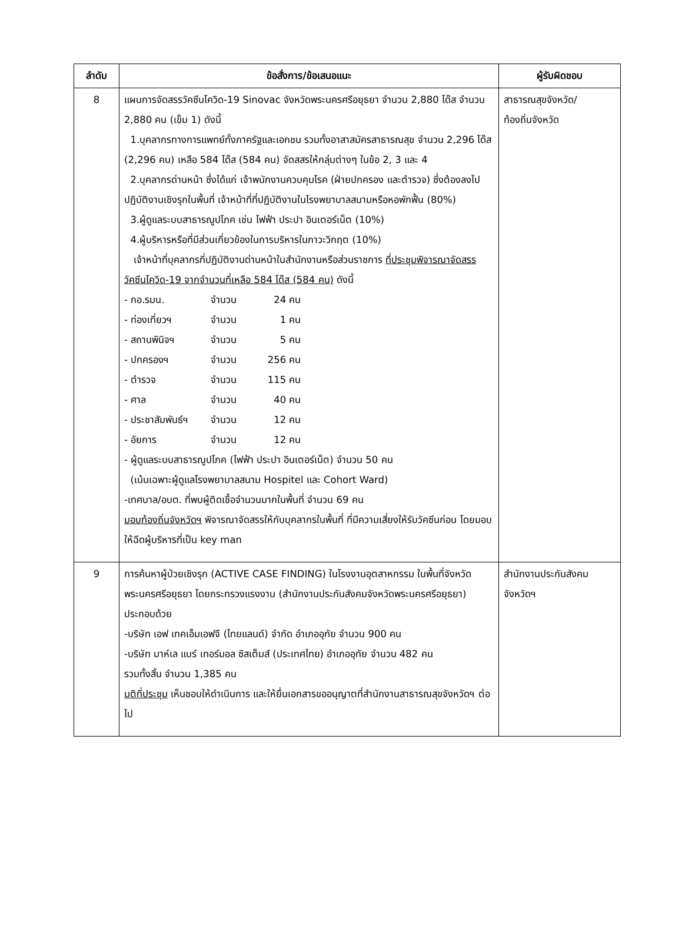| ลำดับ | ข้อสั่งการ/ข้อเสนอแนะ | ผู้รับผิดชอบ |
| --- | --- | --- |
| 8 | แผนการจัดสรรวัคซีนโควิด-19 Sinovac จังหวัดพระนครศรีอยุธยา จำนวน 2,880 โด๊ส จำนวน 2,880 คน (เข็ม 1) ดังนี้ 1.บุคลากรทางการแพทย์ทั้งภาครัฐและเอกชน รวมทั้งอาสาสมัครสาธารณสุข จำนวน 2,296 โด๊ส (2,296 คน) เหลือ 584 โด๊ส (584 คน) จัดสสรให้กลุ่มต่างๆ ในข้อ 2, 3 และ 4 2.บุคลากรด่านหน้า ซึ่งได้แก่ เจ้าพนักงานควบคุมโรค (ฝ่ายปกครอง และตำรวจ) ซึ่งต้องลงไปปฏิบัติงานเชิงรุกในพื้นที่ เจ้าหน้าที่ที่ปฏิบัติงานในโรงพยาบาลสนามหรือหอพักฟื้น (80%) 3.ผู้ดูแลระบบสาธารณูปโภค เช่น ไฟฟ้า ประปา อินเตอร์เน็ต (10%) 4.ผู้บริหารหรือที่มีส่วนเกี่ยวข้องในการบริหารในภาวะวิกฤต (10%) เจ้าหน้าที่บุคลากรที่ปฏิบัติงานด่านหน้าในสำนักงานหรือส่วนราชการ ที่ประชุมพิจารณาจัดสรรวัคซีนโควิด-19 จากจำนวนที่เหลือ 584 โด๊ส (584 คน) ดังนี้ - กอ.รมน. จำนวน 24 คน - ท่องเที่ยวฯ จำนวน 1 คน - สถานพินิจฯ จำนวน 5 คน - ปกครองฯ จำนวน 256 คน - ตำรวจ จำนวน 115 คน - ศาล จำนวน 40 คน - ประชาสัมพันธ์ฯ จำนวน 12 คน - อัยการ จำนวน 12 คน - ผู้ดูแลระบบสาธารณูปโภค (ไฟฟ้า ประปา อินเตอร์เน็ต) จำนวน 50 คน (เน้นเฉพาะผู้ดูแลโรงพยาบาลสนาม Hospitel และ Cohort Ward) -เทศบาล/อบต. ที่พบผู้ติดเชื้อจำนวนมากในพื้นที่ จำนวน 69 คน มอบท้องถิ่นจังหวัดฯ พิจารณาจัดสรรให้กับบุคลากรในพื้นที่ ที่มีความเสี่ยงให้รับวัคซีนก่อน โดยมอบให้ฉีดผู้บริหารที่เป็น key man | สาธารณสุขจังหวัด/ ท้องถิ่นจังหวัด |
| 9 | การค้นหาผู้ป่วยเชิงรุก (ACTIVE CASE FINDING) ในโรงงานอุตสาหกรรม ในพื้นที่จังหวัดพระนครศรีอยุธยา โดยกระทรวงแรงงาน (สำนักงานประกันสังคมจังหวัดพระนครศรีอยุธยา) ประกอบด้วย -บริษัท เอฟ เทคเอ็มเอฟจี (ไทยแลนด์) จำกัด อำเภออุทัย จำนวน 900 คน -บริษัท มาห์เล แบร์ เทอร์มอล ซิสเต็มส์ (ประเทศไทย) อำเภออุทัย จำนวน 482 คน รวมทั้งสิ้น จำนวน 1,385 คน มติที่ประชุม เห็นชอบให้ดำเนินการ และให้ยื่นเอกสารขออนุญาตที่สำนักงานสาธารณสุขจังหวัดฯ ต่อไป | สำนักงานประกันสังคม จังหวัดฯ |